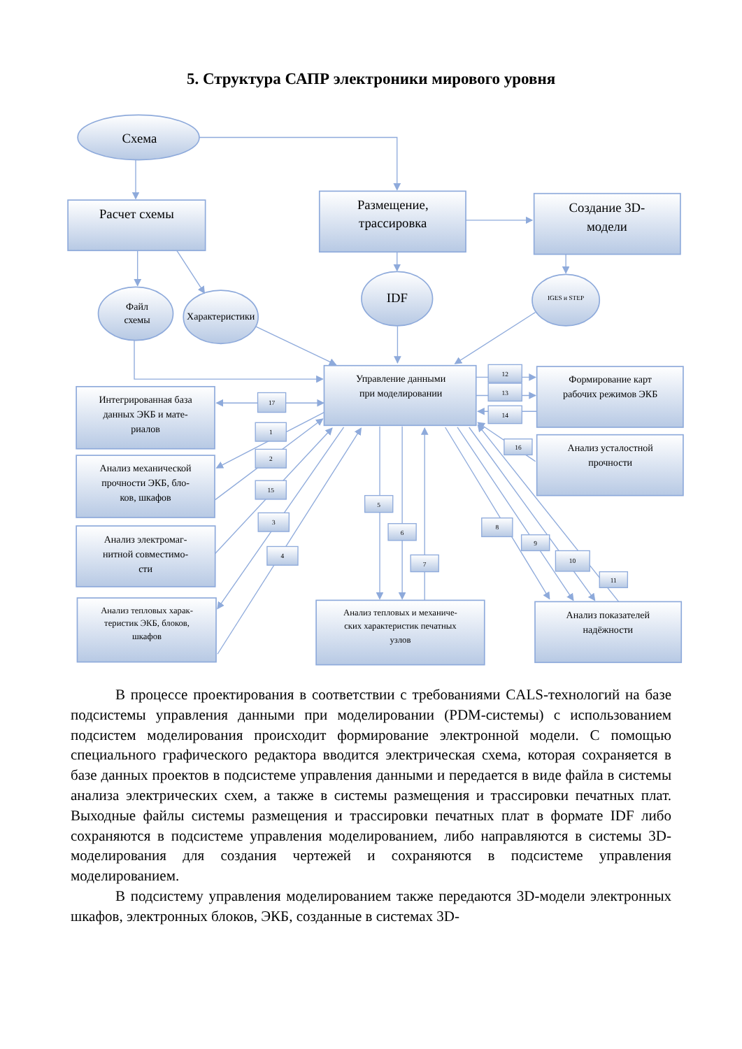5. Структура САПР электроники мирового уровня
Схема
Расчет схемы
Размещение,
трассировка
Создание 3D-
модели
IDF
Файл
схемы
Характеристики
Управление данными
при моделировании
Интегрированная база
данных ЭКБ и мате-
риалов
Анализ механической
прочности ЭКБ, бло-
ков, шкафов
Анализ электромаг-
нитной совместимо-
сти
Формирование карт
рабочих режимов ЭКБ
Анализ усталостной
прочности
Анализ показателей
надёжности
Анализ тепловых харак-
теристик ЭКБ, блоков,
шкафов
Анализ тепловых и механиче-
ских характеристик печатных
узлов
IGES и STEP
17
1
2
15
3
4
5
6
7
8
9
10
11
12
13
14
16
В процессе проектирования в соответствии с требованиями CALS-технологий на базе подсистемы управления данными при моделировании (PDM-системы) с использованием подсистем моделирования происходит формирование электронной модели. С помощью специального графического редактора вводится электрическая схема, которая сохраняется в базе данных проектов в подсистеме управления данными и передается в виде файла в системы анализа электрических схем, а также в системы размещения и трассировки печатных плат. Выходные файлы системы размещения и трассировки печатных плат в формате IDF либо сохраняются в подсистеме управления моделированием, либо направляются в системы 3D-моделирования для создания чертежей и сохраняются в подсистеме управления моделированием.
В подсистему управления моделированием также передаются 3D-модели электронных шкафов, электронных блоков, ЭКБ, созданные в системах 3D-